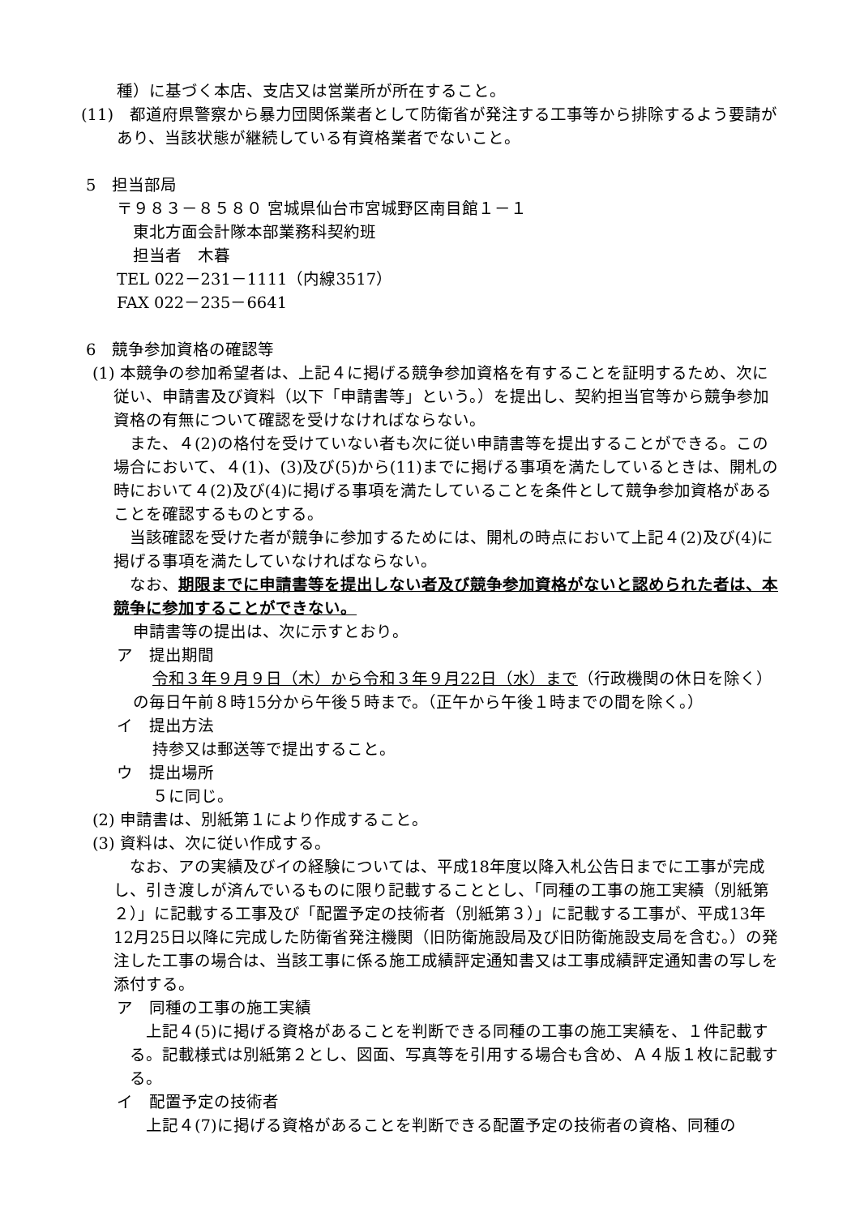種）に基づく本店、支店又は営業所が所在すること。
(11)　都道府県警察から暴力団関係業者として防衛省が発注する工事等から排除するよう要請があり、当該状態が継続している有資格業者でないこと。
5　担当部局
〒９８３－８５８０ 宮城県仙台市宮城野区南目館１－１
東北方面会計隊本部業務科契約班
担当者　木暮
TEL 022－231－1111（内線3517）
FAX 022－235－6641
6　競争参加資格の確認等
(1) 本競争の参加希望者は、上記４に掲げる競争参加資格を有することを証明するため、次に従い、申請書及び資料（以下「申請書等」という。）を提出し、契約担当官等から競争参加資格の有無について確認を受けなければならない。
また、４(2)の格付を受けていない者も次に従い申請書等を提出することができる。この場合において、４(1)、(3)及び(5)から(11)までに掲げる事項を満たしているときは、開札の時において４(2)及び(4)に掲げる事項を満たしていることを条件として競争参加資格があることを確認するものとする。
当該確認を受けた者が競争に参加するためには、開札の時点において上記４(2)及び(4)に掲げる事項を満たしていなければならない。
なお、期限までに申請書等を提出しない者及び競争参加資格がないと認められた者は、本競争に参加することができない。
申請書等の提出は、次に示すとおり。
ア　提出期間
令和３年９月９日（木）から令和３年９月22日（水）まで（行政機関の休日を除く）の毎日午前８時15分から午後５時まで。（正午から午後１時までの間を除く。）
イ　提出方法
持参又は郵送等で提出すること。
ウ　提出場所
５に同じ。
(2) 申請書は、別紙第１により作成すること。
(3) 資料は、次に従い作成する。
なお、アの実績及びイの経験については、平成18年度以降入札公告日までに工事が完成し、引き渡しが済んでいるものに限り記載することとし、「同種の工事の施工実績（別紙第２）」に記載する工事及び「配置予定の技術者（別紙第３）」に記載する工事が、平成13年12月25日以降に完成した防衛省発注機関（旧防衛施設局及び旧防衛施設支局を含む。）の発注した工事の場合は、当該工事に係る施工成績評定通知書又は工事成績評定通知書の写しを添付する。
ア　同種の工事の施工実績
上記４(5)に掲げる資格があることを判断できる同種の工事の施工実績を、１件記載する。記載様式は別紙第２とし、図面、写真等を引用する場合も含め、Ａ４版１枚に記載する。
イ　配置予定の技術者
上記４(7)に掲げる資格があることを判断できる配置予定の技術者の資格、同種の